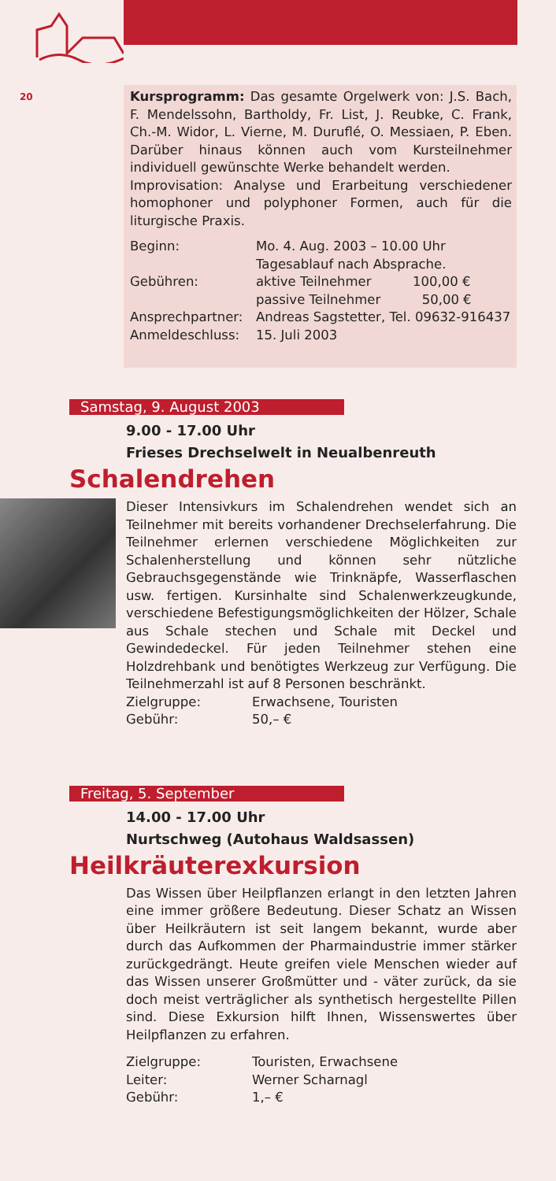20
Kursprogramm: Das gesamte Orgelwerk von: J.S. Bach, F. Mendelssohn, Bartholdy, Fr. List, J. Reubke, C. Frank, Ch.-M. Widor, L. Vierne, M. Duruflé, O. Messiaen, P. Eben. Darüber hinaus können auch vom Kursteilnehmer individuell gewünschte Werke behandelt werden.
Improvisation: Analyse und Erarbeitung verschiedener homophoner und polyphoner Formen, auch für die liturgische Praxis.
Beginn: Mo. 4. Aug. 2003 – 10.00 Uhr
Tagesablauf nach Absprache.
Gebühren: aktive Teilnehmer 100,00 €
passive Teilnehmer 50,00 €
Ansprechpartner: Andreas Sagstetter, Tel. 09632-916437
Anmeldeschluss: 15. Juli 2003
Samstag, 9. August 2003
9.00 - 17.00 Uhr
Frieses Drechselwelt in Neualbenreuth
Schalendrehen
Dieser Intensivkurs im Schalendrehen wendet sich an Teilnehmer mit bereits vorhandener Drechselerfahrung. Die Teilnehmer erlernen verschiedene Möglichkeiten zur Schalenherstellung und können sehr nützliche Gebrauchsgegenstände wie Trinknäpfe, Wasserflaschen usw. fertigen. Kursinhalte sind Schalenwerkzeugkunde, verschiedene Befestigungsmöglichkeiten der Hölzer, Schale aus Schale stechen und Schale mit Deckel und Gewindedeckel. Für jeden Teilnehmer stehen eine Holzdrehbank und benötigtes Werkzeug zur Verfügung. Die Teilnehmerzahl ist auf 8 Personen beschränkt.
Zielgruppe: Erwachsene, Touristen
Gebühr: 50,– €
Freitag, 5. September
14.00 - 17.00 Uhr
Nurtschweg (Autohaus Waldsassen)
Heilkräuterexkursion
Das Wissen über Heilpflanzen erlangt in den letzten Jahren eine immer größere Bedeutung. Dieser Schatz an Wissen über Heilkräutern ist seit langem bekannt, wurde aber durch das Aufkommen der Pharmaindustrie immer stärker zurückgedrängt. Heute greifen viele Menschen wieder auf das Wissen unserer Großmütter und - väter zurück, da sie doch meist verträglicher als synthetisch hergestellte Pillen sind. Diese Exkursion hilft Ihnen, Wissenswertes über Heilpflanzen zu erfahren.
Zielgruppe: Touristen, Erwachsene
Leiter: Werner Scharnagl
Gebühr: 1,– €